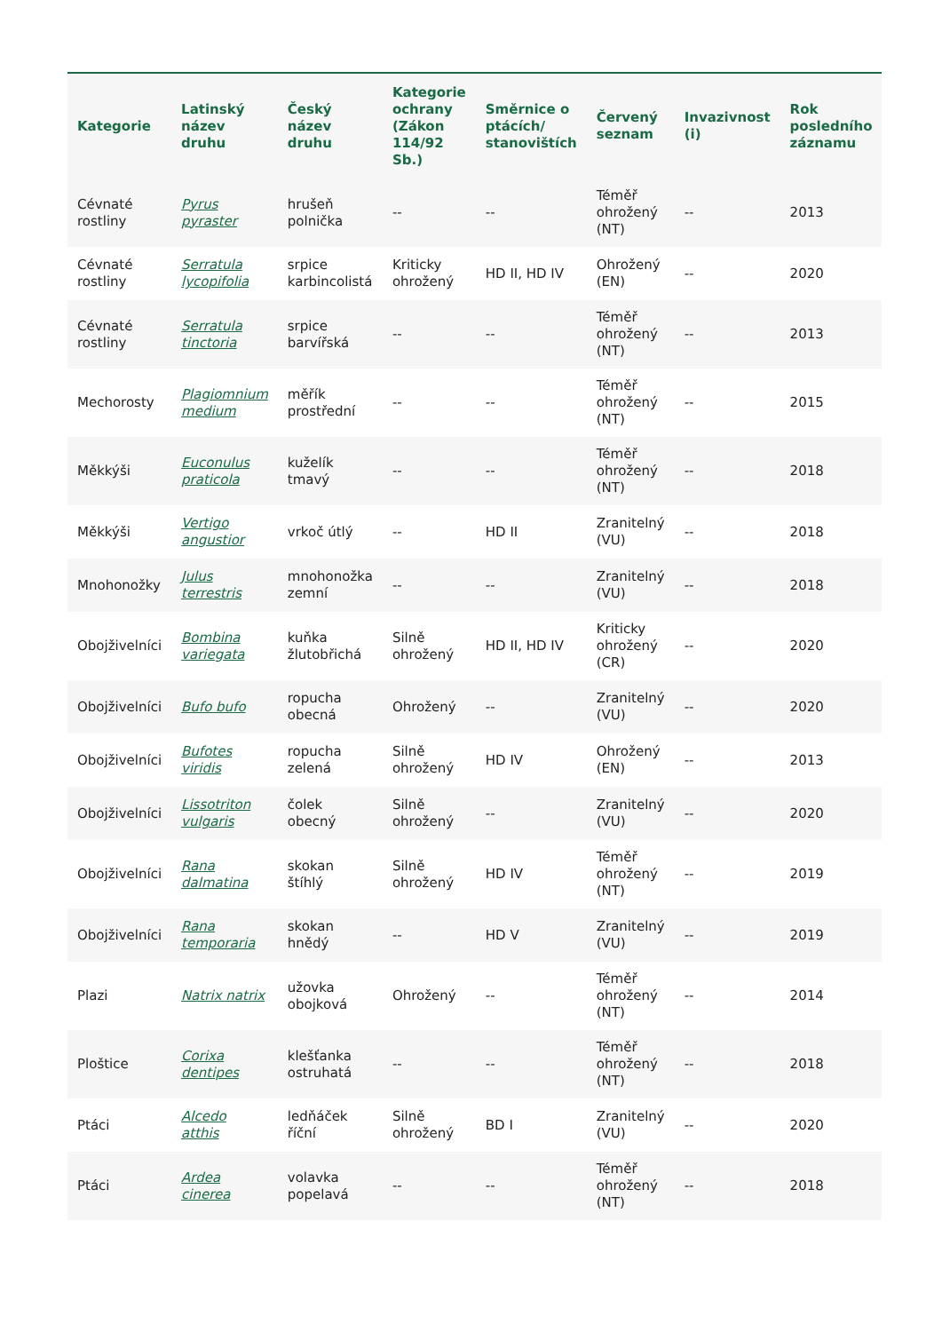| Kategorie | Latinský název druhu | Český název druhu | Kategorie ochrany (Zákon 114/92 Sb.) | Směrnice o ptácích/ stanovištích | Červený seznam | Invazivnost (i) | Rok posledního záznamu |
| --- | --- | --- | --- | --- | --- | --- | --- |
| Cévnaté rostliny | Pyrus pyraster | hrušeň polnička | -- | -- | Téměř ohrožený (NT) | -- | 2013 |
| Cévnaté rostliny | Serratula lycopifolia | srpice karbincolistá | Kriticky ohrožený | HD II, HD IV | Ohrožený (EN) | -- | 2020 |
| Cévnaté rostliny | Serratula tinctoria | srpice barvířská | -- | -- | Téměř ohrožený (NT) | -- | 2013 |
| Mechorosty | Plagiomnium medium | měřík prostřední | -- | -- | Téměř ohrožený (NT) | -- | 2015 |
| Měkkýši | Euconulus praticola | kuželík tmavý | -- | -- | Téměř ohrožený (NT) | -- | 2018 |
| Měkkýši | Vertigo angustior | vrkoč útlý | -- | HD II | Zranitelný (VU) | -- | 2018 |
| Mnohonožky | Julus terrestris | mnohonožka zemní | -- | -- | Zranitelný (VU) | -- | 2018 |
| Obojživelníci | Bombina variegata | kuňka žlutobřichá | Silně ohrožený | HD II, HD IV | Kriticky ohrožený (CR) | -- | 2020 |
| Obojživelníci | Bufo bufo | ropucha obecná | Ohrožený | -- | Zranitelný (VU) | -- | 2020 |
| Obojživelníci | Bufotes viridis | ropucha zelená | Silně ohrožený | HD IV | Ohrožený (EN) | -- | 2013 |
| Obojživelníci | Lissotriton vulgaris | čolek obecný | Silně ohrožený | -- | Zranitelný (VU) | -- | 2020 |
| Obojživelníci | Rana dalmatina | skokan štíhlý | Silně ohrožený | HD IV | Téměř ohrožený (NT) | -- | 2019 |
| Obojživelníci | Rana temporaria | skokan hnědý | -- | HD V | Zranitelný (VU) | -- | 2019 |
| Plazi | Natrix natrix | užovka obojková | Ohrožený | -- | Téměř ohrožený (NT) | -- | 2014 |
| Ploštice | Corixa dentipes | klešťanka ostruhatá | -- | -- | Téměř ohrožený (NT) | -- | 2018 |
| Ptáci | Alcedo atthis | ledňáček říční | Silně ohrožený | BD I | Zranitelný (VU) | -- | 2020 |
| Ptáci | Ardea cinerea | volavka popelavá | -- | -- | Téměř ohrožený (NT) | -- | 2018 |